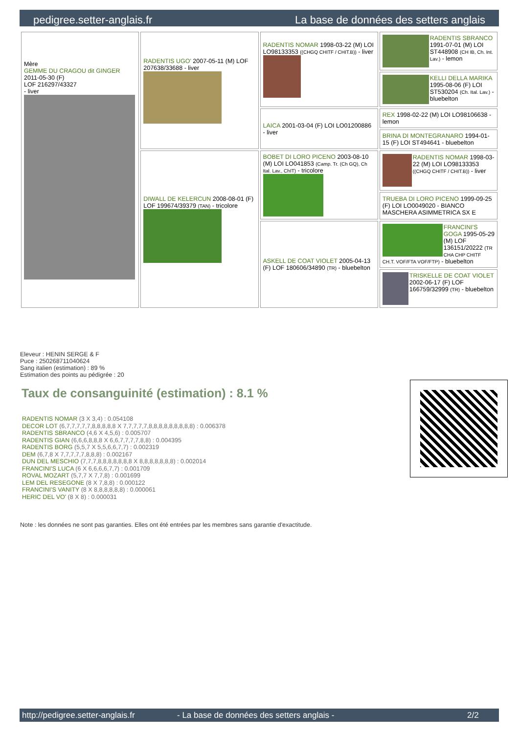pedigree.setter-anglais.fr La base de données des setters anglais
| Mère GEMME DU CRAGOU dit GINGER 2011-05-30 (F) LOF 216297/43327 - liver | RADENTIS UGO' 2007-05-11 (M) LOF 207638/33688 - liver | RADENTIS NOMAR 1998-03-22 (M) LOI LO98133353 ((CHGQ CHITF / CHIT.B)) - liver | RADENTIS SBRANCO 1991-07-01 (M) LOI ST448908 (CH IB, Ch. Int. Lav.) - lemon |
| | | | KELLI DELLA MARIKA 1995-08-06 (F) LOI ST530204 (Ch. Ital. Lav.) - bluebelton |
| | | LAICA 2001-03-04 (F) LOI LO01200886 - liver | REX 1998-02-22 (M) LOI LO98106638 - lemon |
| | | | BRINA DI MONTEGRANARO 1994-01-15 (F) LOI ST494641 - bluebelton |
| | DIWALL DE KELERCUN 2008-08-01 (F) LOF 199674/39379 (TAN) - tricolore | BOBET DI LORO PICENO 2003-08-10 (M) LOI LO041853 (Camp. Tr. (Ch GQ), Ch Ital. Lav., ChIT) - tricolore | RADENTIS NOMAR 1998-03-22 (M) LOI LO98133353 ((CHGQ CHITF / CHIT.B)) - liver |
| | | | TRUEBA DI LORO PICENO 1999-09-25 (F) LOI LO0049020 - BIANCO MASCHERA ASIMMETRICA SX E |
| | | ASKELL DE COAT VIOLET 2005-04-13 (F) LOF 180606/34890 (TR) - bluebelton | FRANCINI'S GOGA 1995-05-29 (M) LOF 136151/20222 (TR CHA CHP CHITF CH.T. VOF/FTA VOF/FTP) - bluebelton |
| | | | TRISKELLE DE COAT VIOLET 2002-06-17 (F) LOF 166759/32999 (TR) - bluebelton |
Eleveur : HENIN SERGE & F
Puce : 250268711040624
Sang italien (estimation) : 89 %
Estimation des points au pédigrée : 20
Taux de consanguinité (estimation) : 8.1 %
RADENTIS NOMAR (3 X 3,4) : 0.054108
DECOR LOT (6,7,7,7,7,7,8,8,8,8,8 X 7,7,7,7,7,8,8,8,8,8,8,8,8,8) : 0.006378
RADENTIS SBRANCO (4,6 X 4,5,6) : 0.005707
RADENTIS GIAN (6,6,6,8,8,8 X 6,6,7,7,7,7,8,8) : 0.004395
RADENTIS BORG (5,5,7 X 5,5,6,6,7,7) : 0.002319
DEM (6,7,8 X 7,7,7,7,7,8,8,8) : 0.002167
DUN DEL MESCHIO (7,7,7,8,8,8,8,8,8,8 X 8,8,8,8,8,8,8) : 0.002014
FRANCINI'S LUCA (6 X 6,6,6,6,7,7) : 0.001709
ROVAL MOZART (5,7,7 X 7,7,8) : 0.001699
LEM DEL RESEGONE (8 X 7,8,8) : 0.000122
FRANCINI'S VANITY (8 X 8,8,8,8,8,8) : 0.000061
HERIC DEL VO' (8 X 8) : 0.000031
Note : les données ne sont pas garanties. Elles ont été entrées par les membres sans garantie d'exactitude.
http://pedigree.setter-anglais.fr - La base de données des setters anglais - 2/2